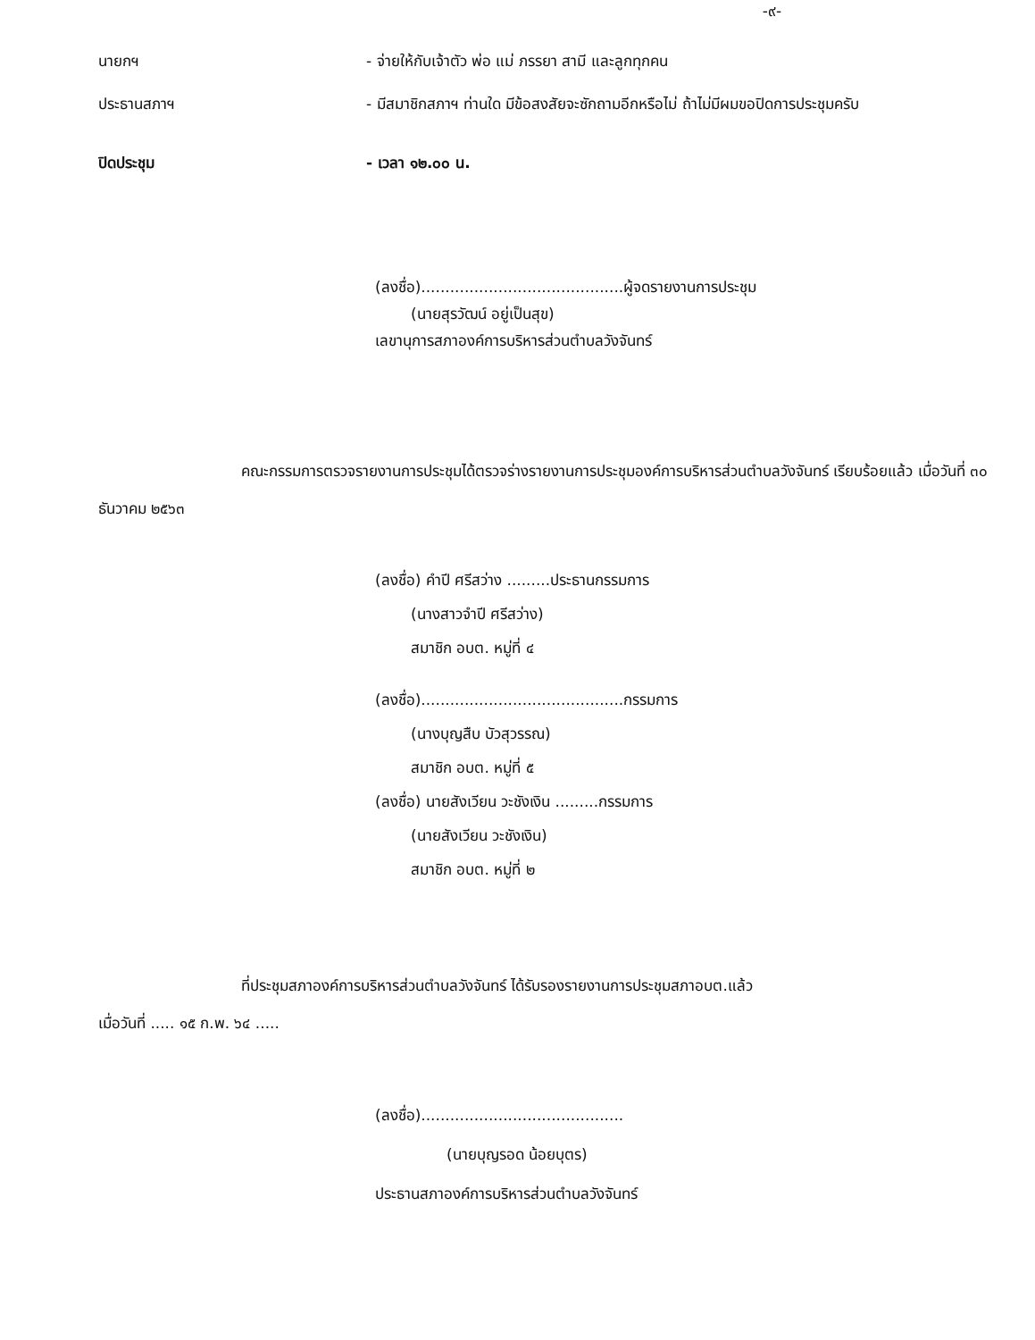-๙-
นายกฯ - จ่ายให้กับเจ้าตัว พ่อ แม่ ภรรยา สามี และลูกทุกคน
ประธานสภาฯ - มีสมาชิกสภาฯ ท่านใด มีข้อสงสัยจะซักถามอีกหรือไม่ ถ้าไม่มีผมขอปิดการประชุมครับ
ปิดประชุม - เวลา ๑๒.๐๐ น.
(ลงชื่อ)..........................................ผู้จดรายงานการประชุม
(นายสุรวัฒน์ อยู่เป็นสุข)
เลขานุการสภาองค์การบริหารส่วนตำบลวังจันทร์
คณะกรรมการตรวจรายงานการประชุมได้ตรวจร่างรายงานการประชุมองค์การบริหารส่วนตำบลวังจันทร์ เรียบร้อยแล้ว เมื่อวันที่ ๓๐ ธันวาคม ๒๕๖๓
(ลงชื่อ) คำปี ศรีสว่าง .........ประธานกรรมการ
(นางสาวจำปี ศรีสว่าง)
สมาชิก อบต. หมู่ที่ ๔
(ลงชื่อ)..........................................กรรมการ
(นางบุญสืบ บัวสุวรรณ)
สมาชิก อบต. หมู่ที่ ๕
(ลงชื่อ) นายสังเวียน วะชังเงิน .........กรรมการ
(นายสังเวียน วะชังเงิน)
สมาชิก อบต. หมู่ที่ ๒
ที่ประชุมสภาองค์การบริหารส่วนตำบลวังจันทร์ ได้รับรองรายงานการประชุมสภาอบต.แล้ว
เมื่อวันที่ ..... ๑๕ ก.พ. ๖๔ .....
(ลงชื่อ)..........................................
(นายบุญรอด น้อยบุตร)
ประธานสภาองค์การบริหารส่วนตำบลวังจันทร์